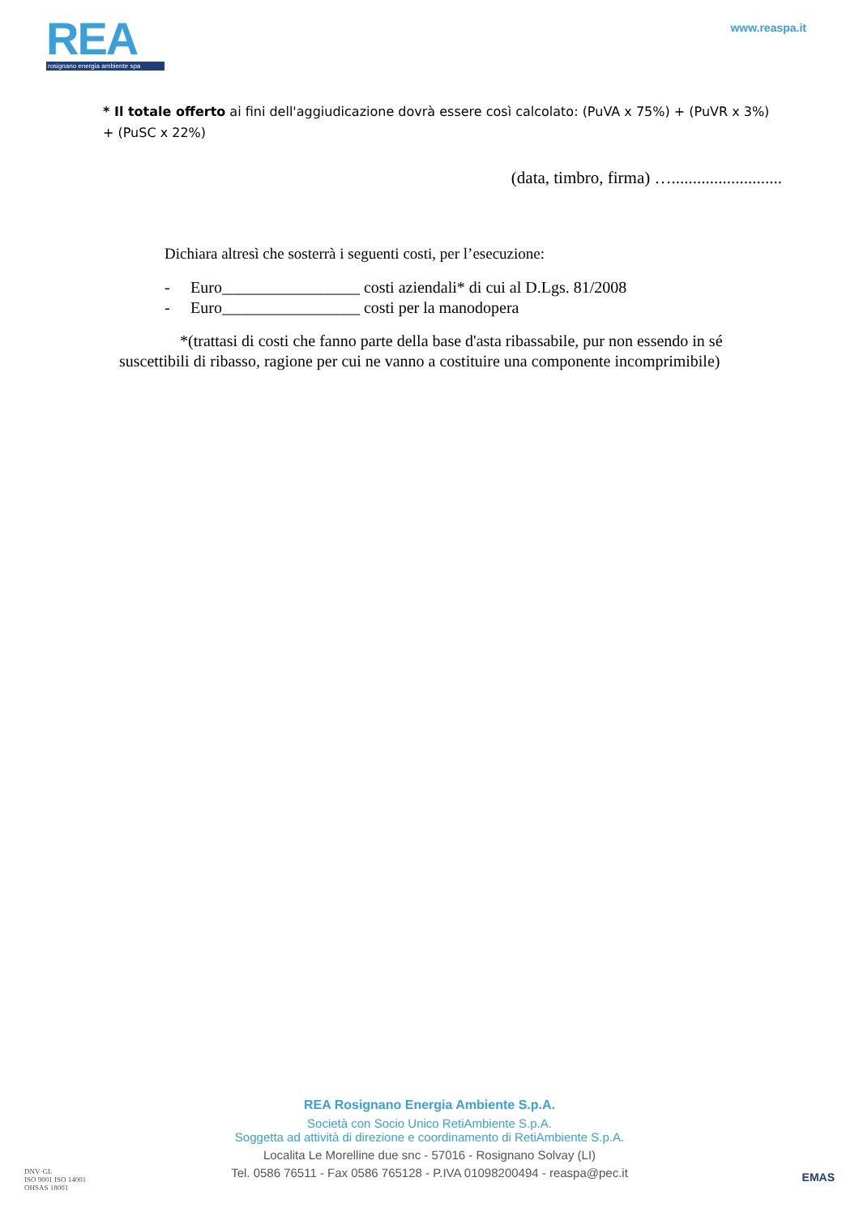REA
rosignano energia ambiente spa
www.reaspa.it
* Il totale offerto ai fini dell'aggiudicazione dovrà essere così calcolato: (PuVA x 75%) + (PuVR x 3%) + (PuSC x 22%)
(data, timbro, firma) …..........................
Dichiara altresì che sosterrà i seguenti costi, per l’esecuzione:
- Euro_________________ costi aziendali* di cui al D.Lgs. 81/2008
- Euro_________________ costi per la manodopera
*(trattasi di costi che fanno parte della base d'asta ribassabile, pur non essendo in sé suscettibili di ribasso, ragione per cui ne vanno a costituire una componente incomprimibile)
REA Rosignano Energia Ambiente S.p.A.
Società con Socio Unico RetiAmbiente S.p.A.
Soggetta ad attività di direzione e coordinamento di RetiAmbiente S.p.A.
Localita Le Morelline due snc - 57016 - Rosignano Solvay (LI)
Tel. 0586 76511 - Fax 0586 765128 - P.IVA 01098200494 - reaspa@pec.it
DNV·GL
ISO 9001 ISO 14001
OHSAS 18001
EMAS